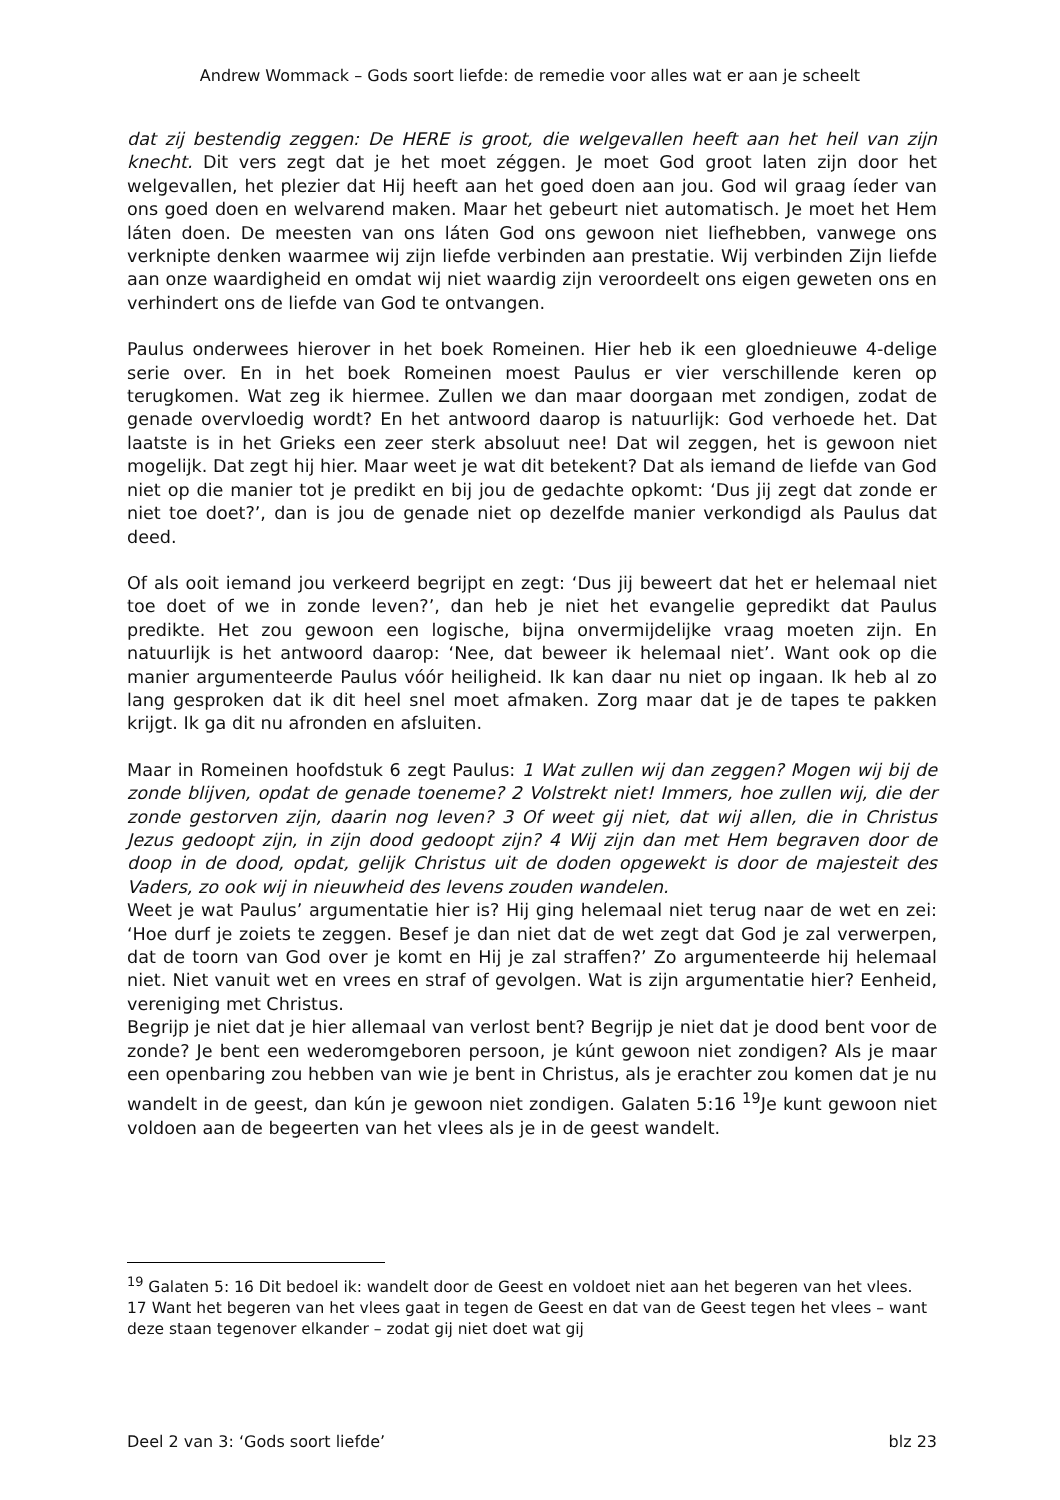Andrew Wommack – Gods soort liefde: de remedie voor alles wat er aan je scheelt
dat zij bestendig zeggen: De HERE is groot, die welgevallen heeft aan het heil van zijn knecht. Dit vers zegt dat je het moet zéggen. Je moet God groot laten zijn door het welgevallen, het plezier dat Hij heeft aan het goed doen aan jou. God wil graag íeder van ons goed doen en welvarend maken. Maar het gebeurt niet automatisch. Je moet het Hem láten doen. De meesten van ons láten God ons gewoon niet liefhebben, vanwege ons verknipte denken waarmee wij zijn liefde verbinden aan prestatie. Wij verbinden Zijn liefde aan onze waardigheid en omdat wij niet waardig zijn veroordeelt ons eigen geweten ons en verhindert ons de liefde van God te ontvangen.
Paulus onderwees hierover in het boek Romeinen. Hier heb ik een gloednieuwe 4-delige serie over. En in het boek Romeinen moest Paulus er vier verschillende keren op terugkomen. Wat zeg ik hiermee. Zullen we dan maar doorgaan met zondigen, zodat de genade overvloedig wordt? En het antwoord daarop is natuurlijk: God verhoede het. Dat laatste is in het Grieks een zeer sterk absoluut nee! Dat wil zeggen, het is gewoon niet mogelijk. Dat zegt hij hier. Maar weet je wat dit betekent? Dat als iemand de liefde van God niet op die manier tot je predikt en bij jou de gedachte opkomt: ‘Dus jij zegt dat zonde er niet toe doet?’, dan is jou de genade niet op dezelfde manier verkondigd als Paulus dat deed.
Of als ooit iemand jou verkeerd begrijpt en zegt: ‘Dus jij beweert dat het er helemaal niet toe doet of we in zonde leven?’, dan heb je niet het evangelie gepredikt dat Paulus predikte. Het zou gewoon een logische, bijna onvermijdelijke vraag moeten zijn. En natuurlijk is het antwoord daarop: ‘Nee, dat beweer ik helemaal niet’. Want ook op die manier argumenteerde Paulus vóór heiligheid. Ik kan daar nu niet op ingaan. Ik heb al zo lang gesproken dat ik dit heel snel moet afmaken. Zorg maar dat je de tapes te pakken krijgt. Ik ga dit nu afronden en afsluiten.
Maar in Romeinen hoofdstuk 6 zegt Paulus: 1 Wat zullen wij dan zeggen? Mogen wij bij de zonde blijven, opdat de genade toeneme? 2 Volstrekt niet! Immers, hoe zullen wij, die der zonde gestorven zijn, daarin nog leven? 3 Of weet gij niet, dat wij allen, die in Christus Jezus gedoopt zijn, in zijn dood gedoopt zijn? 4 Wij zijn dan met Hem begraven door de doop in de dood, opdat, gelijk Christus uit de doden opgewekt is door de majesteit des Vaders, zo ook wij in nieuwheid des levens zouden wandelen.
Weet je wat Paulus’ argumentatie hier is? Hij ging helemaal niet terug naar de wet en zei: ‘Hoe durf je zoiets te zeggen. Besef je dan niet dat de wet zegt dat God je zal verwerpen, dat de toorn van God over je komt en Hij je zal straffen?’ Zo argumenteerde hij helemaal niet. Niet vanuit wet en vrees en straf of gevolgen. Wat is zijn argumentatie hier? Eenheid, vereniging met Christus.
Begrijp je niet dat je hier allemaal van verlost bent? Begrijp je niet dat je dood bent voor de zonde? Je bent een wederomgeboren persoon, je kúnt gewoon niet zondigen? Als je maar een openbaring zou hebben van wie je bent in Christus, als je erachter zou komen dat je nu wandelt in de geest, dan kún je gewoon niet zondigen. Galaten 5:16 <sup>19</sup>Je kunt gewoon niet voldoen aan de begeerten van het vlees als je in de geest wandelt.
<sup>19</sup> Galaten 5: 16 Dit bedoel ik: wandelt door de Geest en voldoet niet aan het begeren van het vlees. 17 Want het begeren van het vlees gaat in tegen de Geest en dat van de Geest tegen het vlees – want deze staan tegenover elkander – zodat gij niet doet wat gij
Deel 2 van 3: ‘Gods soort liefde’ blz 23